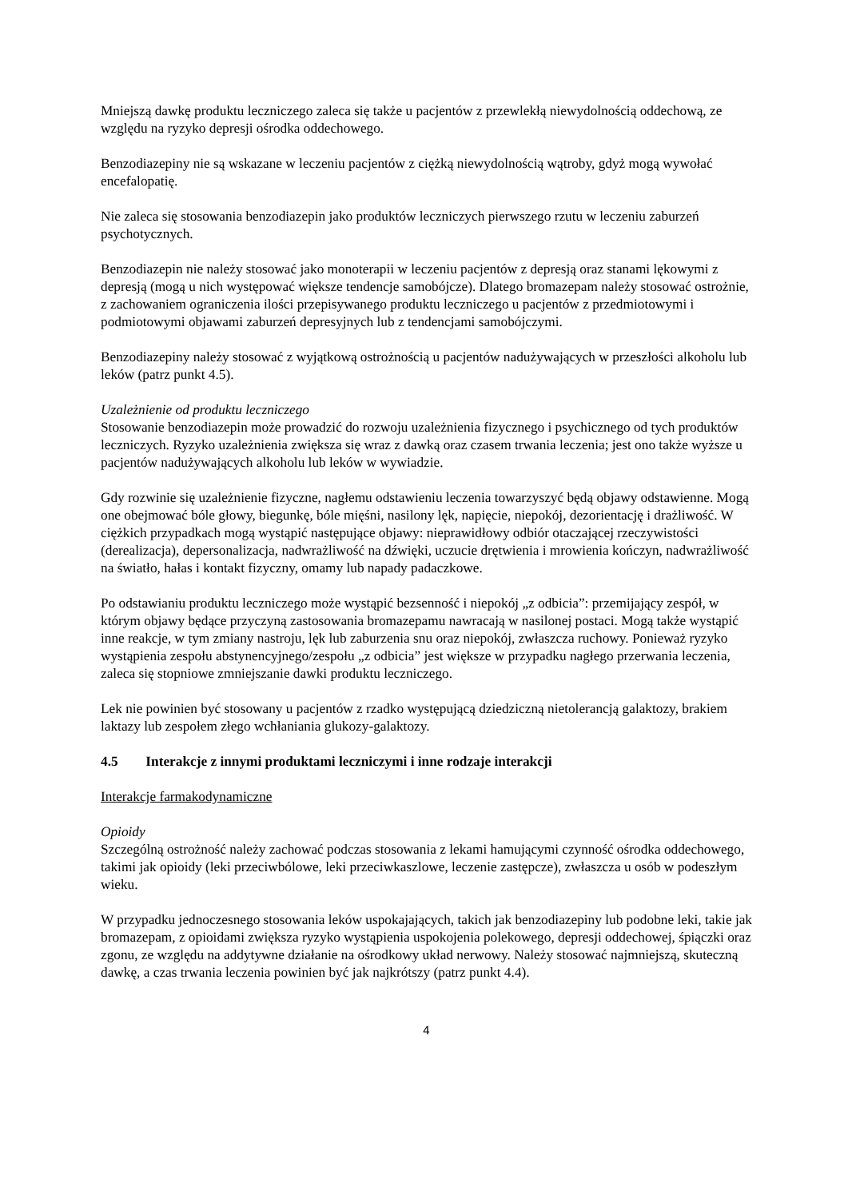Mniejszą dawkę produktu leczniczego zaleca się także u pacjentów z przewlekłą niewydolnością oddechową, ze względu na ryzyko depresji ośrodka oddechowego.
Benzodiazepiny nie są wskazane w leczeniu pacjentów z ciężką niewydolnością wątroby, gdyż mogą wywołać encefalopatię.
Nie zaleca się stosowania benzodiazepin jako produktów leczniczych pierwszego rzutu w leczeniu zaburzeń psychotycznych.
Benzodiazepin nie należy stosować jako monoterapii w leczeniu pacjentów z depresją oraz stanami lękowymi z depresją (mogą u nich występować większe tendencje samobójcze). Dlatego bromazepam należy stosować ostrożnie, z zachowaniem ograniczenia ilości przepisywanego produktu leczniczego u pacjentów z przedmiotowymi i podmiotowymi objawami zaburzeń depresyjnych lub z tendencjami samobójczymi.
Benzodiazepiny należy stosować z wyjątkową ostrożnością u pacjentów nadużywających w przeszłości alkoholu lub leków (patrz punkt 4.5).
Uzależnienie od produktu leczniczego
Stosowanie benzodiazepin może prowadzić do rozwoju uzależnienia fizycznego i psychicznego od tych produktów leczniczych. Ryzyko uzależnienia zwiększa się wraz z dawką oraz czasem trwania leczenia; jest ono także wyższe u pacjentów nadużywających alkoholu lub leków w wywiadzie.
Gdy rozwinie się uzależnienie fizyczne, nagłemu odstawieniu leczenia towarzyszyć będą objawy odstawienne. Mogą one obejmować bóle głowy, biegunkę, bóle mięśni, nasilony lęk, napięcie, niepokój, dezorientację i drażliwość. W ciężkich przypadkach mogą wystąpić następujące objawy: nieprawidłowy odbiór otaczającej rzeczywistości (derealizacja), depersonalizacja, nadwrażliwość na dźwięki, uczucie drętwienia i mrowienia kończyn, nadwrażliwość na światło, hałas i kontakt fizyczny, omamy lub napady padaczkowe.
Po odstawianiu produktu leczniczego może wystąpić bezsenność i niepokój „z odbicia”: przemijający zespół, w którym objawy będące przyczyną zastosowania bromazepamu nawracają w nasilonej postaci. Mogą także wystąpić inne reakcje, w tym zmiany nastroju, lęk lub zaburzenia snu oraz niepokój, zwłaszcza ruchowy. Ponieważ ryzyko wystąpienia zespołu abstynencyjnego/zespołu „z odbicia” jest większe w przypadku nagłego przerwania leczenia, zaleca się stopniowe zmniejszanie dawki produktu leczniczego.
Lek nie powinien być stosowany u pacjentów z rzadko występującą dziedziczną nietolerancją galaktozy, brakiem laktazy lub zespołem złego wchłaniania glukozy-galaktozy.
4.5 Interakcje z innymi produktami leczniczymi i inne rodzaje interakcji
Interakcje farmakodynamiczne
Opioidy
Szczególną ostrożność należy zachować podczas stosowania z lekami hamującymi czynność ośrodka oddechowego, takimi jak opioidy (leki przeciwbólowe, leki przeciwkaszlowe, leczenie zastępcze), zwłaszcza u osób w podeszłym wieku.
W przypadku jednoczesnego stosowania leków uspokajających, takich jak benzodiazepiny lub podobne leki, takie jak bromazepam, z opioidami zwiększa ryzyko wystąpienia uspokojenia polekowego, depresji oddechowej, śpiączki oraz zgonu, ze względu na addytywne działanie na ośrodkowy układ nerwowy. Należy stosować najmniejszą, skuteczną dawkę, a czas trwania leczenia powinien być jak najkrótszy (patrz punkt 4.4).
4